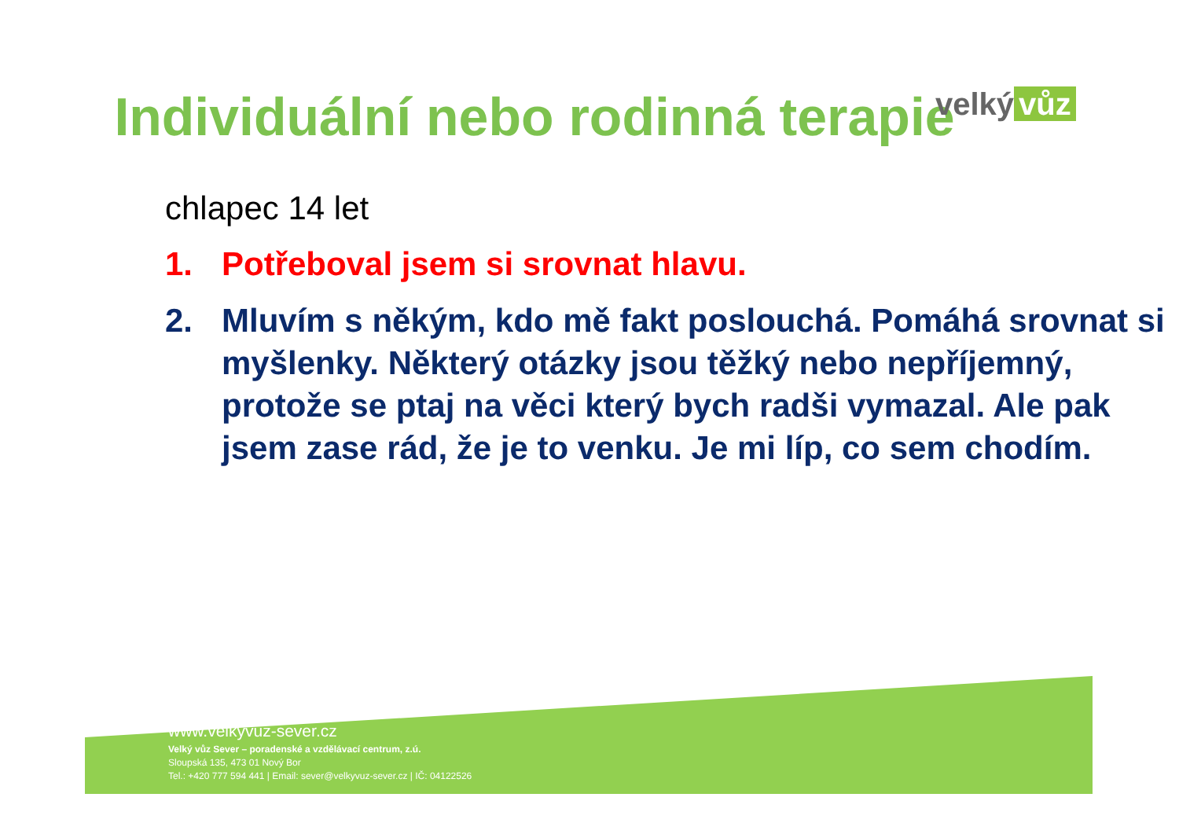velký vůz
Individuální nebo rodinná terapie
chlapec 14 let
1. Potřeboval jsem si srovnat hlavu.
2. Mluvím s někým, kdo mě fakt poslouchá. Pomáhá srovnat si myšlenky. Některý otázky jsou těžký nebo nepříjemný, protože se ptaj na věci který bych radši vymazal. Ale pak jsem zase rád, že je to venku. Je mi líp, co sem chodím.
www.velkyvuz-sever.cz
Velký vůz Sever – poradenské a vzdělávací centrum, z.ú.
Sloupská 135, 473 01 Nový Bor
Tel.: +420 777 594 441 | Email: sever@velkyvuz-sever.cz | IČ: 04122526